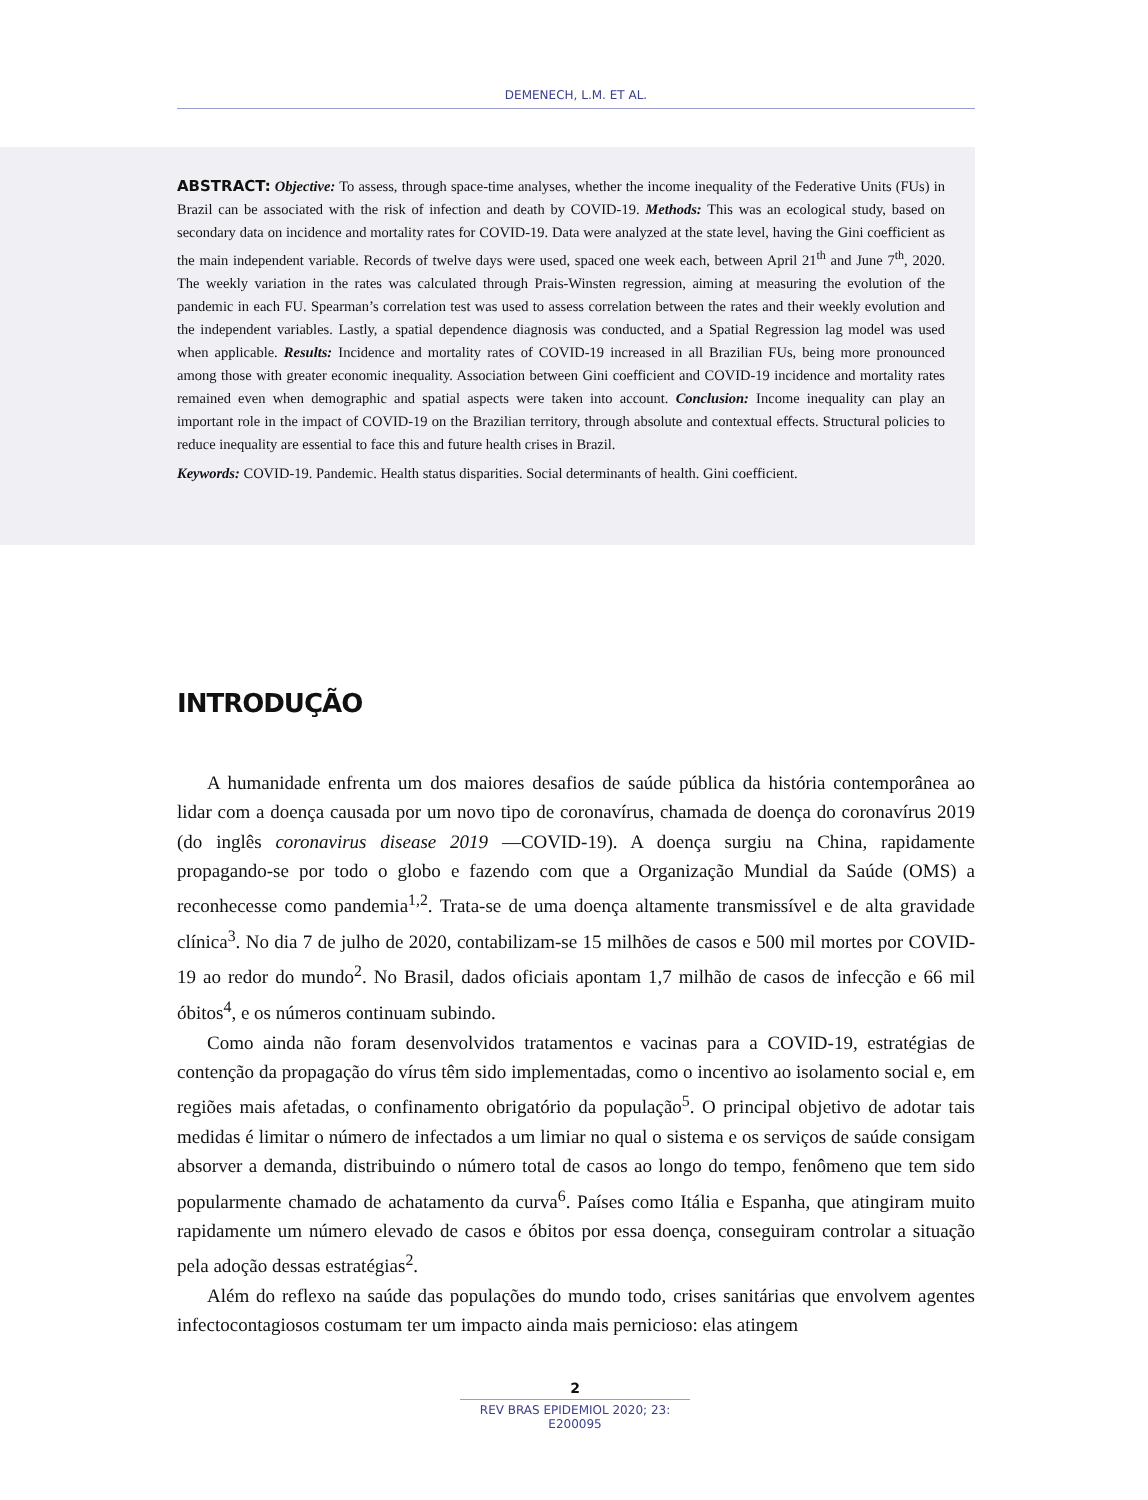DEMENECH, L.M. ET AL.
ABSTRACT: Objective: To assess, through space-time analyses, whether the income inequality of the Federative Units (FUs) in Brazil can be associated with the risk of infection and death by COVID-19. Methods: This was an ecological study, based on secondary data on incidence and mortality rates for COVID-19. Data were analyzed at the state level, having the Gini coefficient as the main independent variable. Records of twelve days were used, spaced one week each, between April 21<sup>th</sup> and June 7<sup>th</sup>, 2020. The weekly variation in the rates was calculated through Prais-Winsten regression, aiming at measuring the evolution of the pandemic in each FU. Spearman’s correlation test was used to assess correlation between the rates and their weekly evolution and the independent variables. Lastly, a spatial dependence diagnosis was conducted, and a Spatial Regression lag model was used when applicable. Results: Incidence and mortality rates of COVID-19 increased in all Brazilian FUs, being more pronounced among those with greater economic inequality. Association between Gini coefficient and COVID-19 incidence and mortality rates remained even when demographic and spatial aspects were taken into account. Conclusion: Income inequality can play an important role in the impact of COVID-19 on the Brazilian territory, through absolute and contextual effects. Structural policies to reduce inequality are essential to face this and future health crises in Brazil.
Keywords: COVID-19. Pandemic. Health status disparities. Social determinants of health. Gini coefficient.
INTRODUÇÃO
A humanidade enfrenta um dos maiores desafios de saúde pública da história contemporânea ao lidar com a doença causada por um novo tipo de coronavírus, chamada de doença do coronavírus 2019 (do inglês coronavirus disease 2019 —COVID-19). A doença surgiu na China, rapidamente propagando-se por todo o globo e fazendo com que a Organização Mundial da Saúde (OMS) a reconhecesse como pandemia<sup>1,2</sup>. Trata-se de uma doença altamente transmissível e de alta gravidade clínica<sup>3</sup>. No dia 7 de julho de 2020, contabilizam-se 15 milhões de casos e 500 mil mortes por COVID-19 ao redor do mundo<sup>2</sup>. No Brasil, dados oficiais apontam 1,7 milhão de casos de infecção e 66 mil óbitos<sup>4</sup>, e os números continuam subindo.
Como ainda não foram desenvolvidos tratamentos e vacinas para a COVID-19, estratégias de contenção da propagação do vírus têm sido implementadas, como o incentivo ao isolamento social e, em regiões mais afetadas, o confinamento obrigatório da população<sup>5</sup>. O principal objetivo de adotar tais medidas é limitar o número de infectados a um limiar no qual o sistema e os serviços de saúde consigam absorver a demanda, distribuindo o número total de casos ao longo do tempo, fenômeno que tem sido popularmente chamado de achatamento da curva<sup>6</sup>. Países como Itália e Espanha, que atingiram muito rapidamente um número elevado de casos e óbitos por essa doença, conseguiram controlar a situação pela adoção dessas estratégias<sup>2</sup>.
Além do reflexo na saúde das populações do mundo todo, crises sanitárias que envolvem agentes infectocontagiosos costumam ter um impacto ainda mais pernicioso: elas atingem
2
REV BRAS EPIDEMIOL 2020; 23: E200095